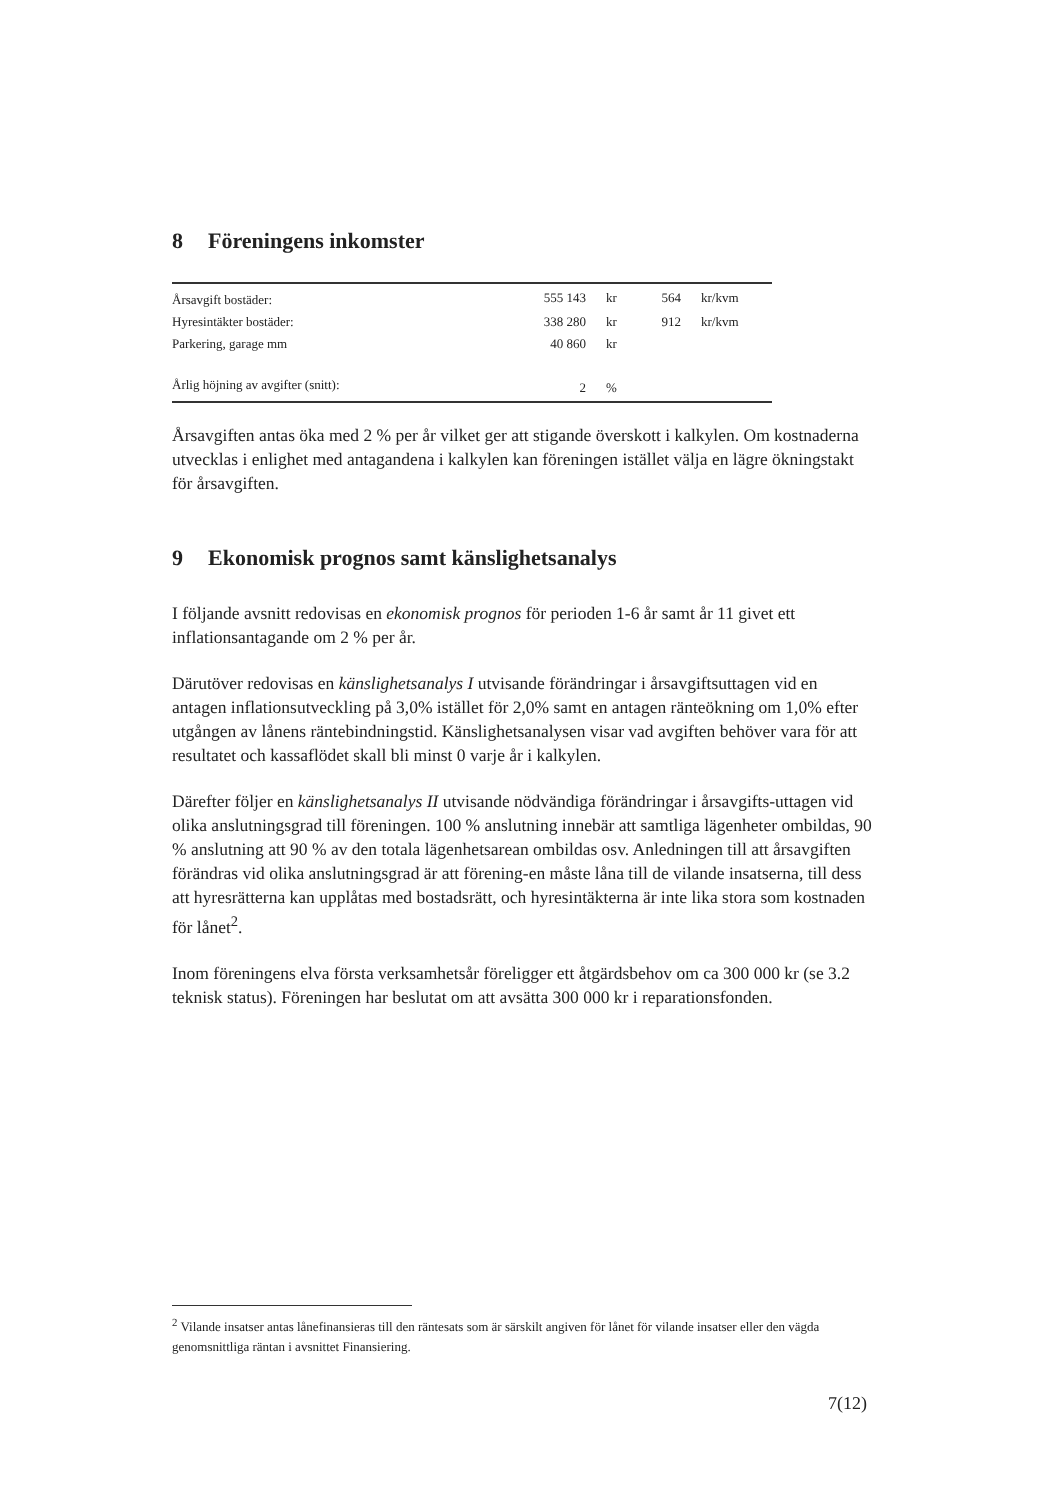8 Föreningens inkomster
| Årsavgift bostäder: | 555 143 | kr | 564 | kr/kvm |
| Hyresintäkter bostäder: | 338 280 | kr | 912 | kr/kvm |
| Parkering, garage mm | 40 860 | kr | | |
| Årlig höjning av avgifter (snitt): | 2 | % | | |
Årsavgiften antas öka med 2 % per år vilket ger att stigande överskott i kalkylen. Om kostnaderna utvecklas i enlighet med antagandena i kalkylen kan föreningen istället välja en lägre ökningstakt för årsavgiften.
9 Ekonomisk prognos samt känslighetsanalys
I följande avsnitt redovisas en ekonomisk prognos för perioden 1-6 år samt år 11 givet ett inflationsantagande om 2 % per år.
Därutöver redovisas en känslighetsanalys I utvisande förändringar i årsavgiftsuttagen vid en antagen inflationsutveckling på 3,0% istället för 2,0% samt en antagen ränteökning om 1,0% efter utgången av lånens räntebindningstid. Känslighetsanalysen visar vad avgiften behöver vara för att resultatet och kassaflödet skall bli minst 0 varje år i kalkylen.
Därefter följer en känslighetsanalys II utvisande nödvändiga förändringar i årsavgifts-uttagen vid olika anslutningsgrad till föreningen. 100 % anslutning innebär att samtliga lägenheter ombildas, 90 % anslutning att 90 % av den totala lägenhetsarean ombildas osv. Anledningen till att årsavgiften förändras vid olika anslutningsgrad är att förening-en måste låna till de vilande insatserna, till dess att hyresrätterna kan upplåtas med bostadsrätt, och hyresintäkterna är inte lika stora som kostnaden för lånet<sup>2</sup>.
Inom föreningens elva första verksamhetsår föreligger ett åtgärdsbehov om ca 300 000 kr (se 3.2 teknisk status). Föreningen har beslutat om att avsätta 300 000 kr i reparationsfonden.
<sup>2</sup> Vilande insatser antas lånefinansieras till den räntesats som är särskilt angiven för lånet för vilande insatser eller den vägda genomsnittliga räntan i avsnittet Finansiering.
7(12)